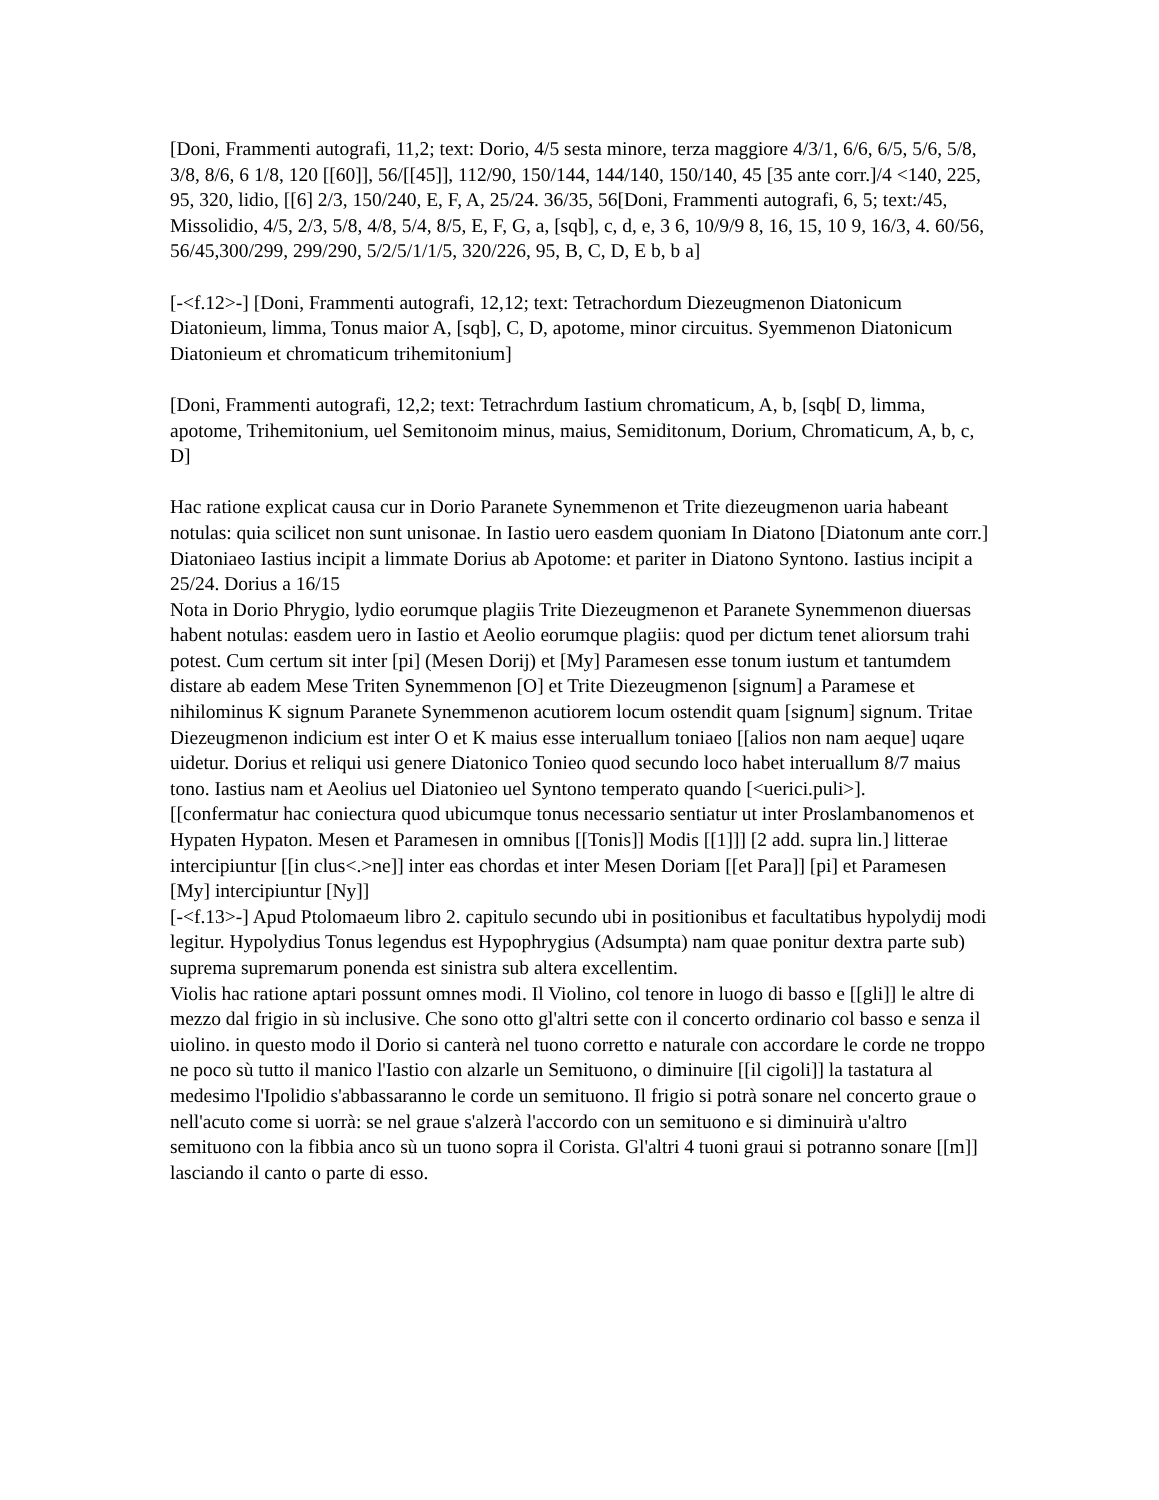[Doni, Frammenti autografi, 11,2; text: Dorio, 4/5 sesta minore, terza maggiore 4/3/1, 6/6, 6/5, 5/6, 5/8, 3/8, 8/6, 6 1/8, 120 [[60]], 56/[[45]], 112/90, 150/144, 144/140, 150/140, 45 [35 ante corr.]/4 <140, 225, 95, 320, lidio, [[6] 2/3, 150/240, E, F, A, 25/24. 36/35, 56[Doni, Frammenti autografi, 6, 5; text:/45, Missolidio, 4/5, 2/3, 5/8, 4/8, 5/4, 8/5, E, F, G, a, [sqb], c, d, e, 3 6, 10/9/9 8, 16, 15, 10 9, 16/3, 4. 60/56, 56/45,300/299, 299/290, 5/2/5/1/1/5, 320/226, 95, B, C, D, E b, b a]
[-<f.12>-] [Doni, Frammenti autografi, 12,12; text: Tetrachordum Diezeugmenon Diatonicum Diatonieum, limma, Tonus maior A, [sqb], C, D, apotome, minor circuitus. Syemmenon Diatonicum Diatonieum et chromaticum trihemitonium]
[Doni, Frammenti autografi, 12,2; text: Tetrachrdum Iastium chromaticum, A, b, [sqb[ D, limma, apotome, Trihemitonium, uel Semitonoim minus, maius, Semiditonum, Dorium, Chromaticum, A, b, c, D]
Hac ratione explicat causa cur in Dorio Paranete Synemmenon et Trite diezeugmenon uaria habeant notulas: quia scilicet non sunt unisonae. In Iastio uero easdem quoniam In Diatono [Diatonum ante corr.] Diatoniaeo Iastius incipit a limmate Dorius ab Apotome: et pariter in Diatono Syntono. Iastius incipit a 25/24. Dorius a 16/15
Nota in Dorio Phrygio, lydio eorumque plagiis Trite Diezeugmenon et Paranete Synemmenon diuersas habent notulas: easdem uero in Iastio et Aeolio eorumque plagiis: quod per dictum tenet aliorsum trahi potest. Cum certum sit inter [pi] (Mesen Dorij) et [My] Paramesen esse tonum iustum et tantumdem distare ab eadem Mese Triten Synemmenon [O] et Trite Diezeugmenon [signum] a Paramese et nihilominus K signum Paranete Synemmenon acutiorem locum ostendit quam [signum] signum. Tritae Diezeugmenon indicium est inter O et K maius esse interuallum toniaeo [[alios non nam aeque] uqare uidetur. Dorius et reliqui usi genere Diatonico Tonieo quod secundo loco habet interuallum 8/7 maius tono. Iastius nam et Aeolius uel Diatonieo uel Syntono temperato quando [<uerici.puli>].
[[confermatur hac coniectura quod ubicumque tonus necessario sentiatur ut inter Proslambanomenos et Hypaten Hypaton. Mesen et Paramesen in omnibus [[Tonis]] Modis [[1]]] [2 add. supra lin.] litterae intercipiuntur [[in clus<.>ne]] inter eas chordas et inter Mesen Doriam [[et Para]] [pi] et Paramesen [My] intercipiuntur [Ny]]
[-<f.13>-] Apud Ptolomaeum libro 2. capitulo secundo ubi in positionibus et facultatibus hypolydij modi legitur. Hypolydius Tonus legendus est Hypophrygius (Adsumpta) nam quae ponitur dextra parte sub) suprema supremarum ponenda est sinistra sub altera excellentim.
Violis hac ratione aptari possunt omnes modi. Il Violino, col tenore in luogo di basso e [[gli]] le altre di mezzo dal frigio in sù inclusive. Che sono otto gl'altri sette con il concerto ordinario col basso e senza il uiolino. in questo modo il Dorio si canterà nel tuono corretto e naturale con accordare le corde ne troppo ne poco sù tutto il manico l'Iastio con alzarle un Semituono, o diminuire [[il cigoli]] la tastatura al medesimo l'Ipolidio s'abbassaranno le corde un semituono. Il frigio si potrà sonare nel concerto graue o nell'acuto come si uorrà: se nel graue s'alzerà l'accordo con un semituono e si diminuirà u'altro semituono con la fibbia anco sù un tuono sopra il Corista. Gl'altri 4 tuoni graui si potranno sonare [[m]] lasciando il canto o parte di esso.